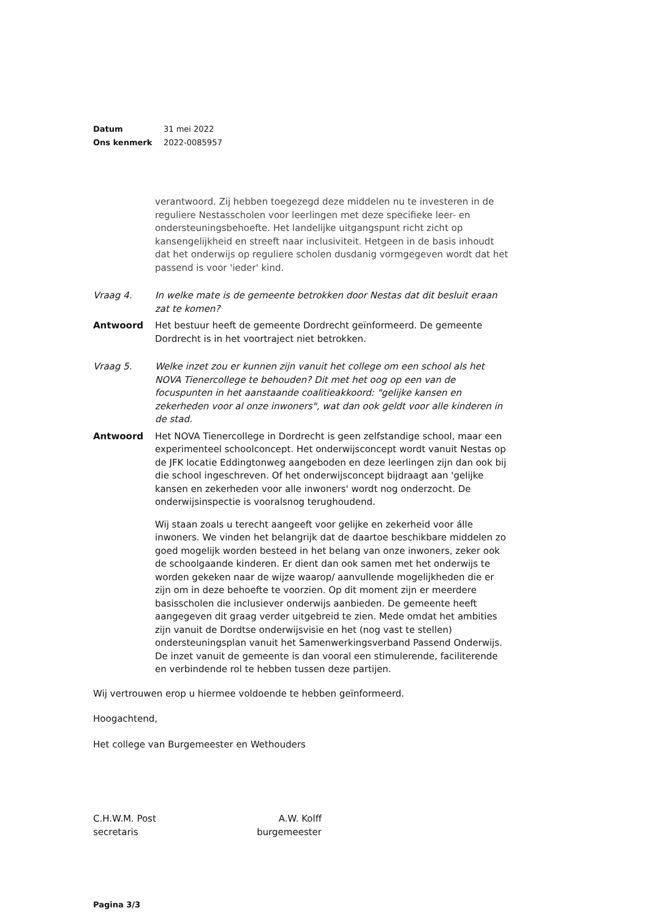Datum 31 mei 2022
Ons kenmerk 2022-0085957
verantwoord. Zij hebben toegezegd deze middelen nu te investeren in de reguliere Nestasscholen voor leerlingen met deze specifieke leer- en ondersteuningsbehoefte. Het landelijke uitgangspunt richt zicht op kansengelijkheid en streeft naar inclusiviteit. Hetgeen in de basis inhoudt dat het onderwijs op reguliere scholen dusdanig vormgegeven wordt dat het passend is voor 'ieder' kind.
Vraag 4. In welke mate is de gemeente betrokken door Nestas dat dit besluit eraan zat te komen?
Antwoord Het bestuur heeft de gemeente Dordrecht geïnformeerd. De gemeente Dordrecht is in het voortraject niet betrokken.
Vraag 5. Welke inzet zou er kunnen zijn vanuit het college om een school als het NOVA Tienercollege te behouden? Dit met het oog op een van de focuspunten in het aanstaande coalitieakkoord: "gelijke kansen en zekerheden voor al onze inwoners", wat dan ook geldt voor alle kinderen in de stad.
Antwoord Het NOVA Tienercollege in Dordrecht is geen zelfstandige school, maar een experimenteel schoolconcept. Het onderwijsconcept wordt vanuit Nestas op de JFK locatie Eddingtonweg aangeboden en deze leerlingen zijn dan ook bij die school ingeschreven. Of het onderwijsconcept bijdraagt aan 'gelijke kansen en zekerheden voor alle inwoners' wordt nog onderzocht. De onderwijsinspectie is vooralsnog terughoudend.
Wij staan zoals u terecht aangeeft voor gelijke en zekerheid voor álle inwoners. We vinden het belangrijk dat de daartoe beschikbare middelen zo goed mogelijk worden besteed in het belang van onze inwoners, zeker ook de schoolgaande kinderen. Er dient dan ook samen met het onderwijs te worden gekeken naar de wijze waarop/ aanvullende mogelijkheden die er zijn om in deze behoefte te voorzien. Op dit moment zijn er meerdere basisscholen die inclusiever onderwijs aanbieden. De gemeente heeft aangegeven dit graag verder uitgebreid te zien. Mede omdat het ambities zijn vanuit de Dordtse onderwijsvisie en het (nog vast te stellen) ondersteuningsplan vanuit het Samenwerkingsverband Passend Onderwijs. De inzet vanuit de gemeente is dan vooral een stimulerende, faciliterende en verbindende rol te hebben tussen deze partijen.
Wij vertrouwen erop u hiermee voldoende te hebben geïnformeerd.
Hoogachtend,
Het college van Burgemeester en Wethouders
C.H.W.M. Post
secretaris
A.W. Kolff
burgemeester
Pagina 3/3